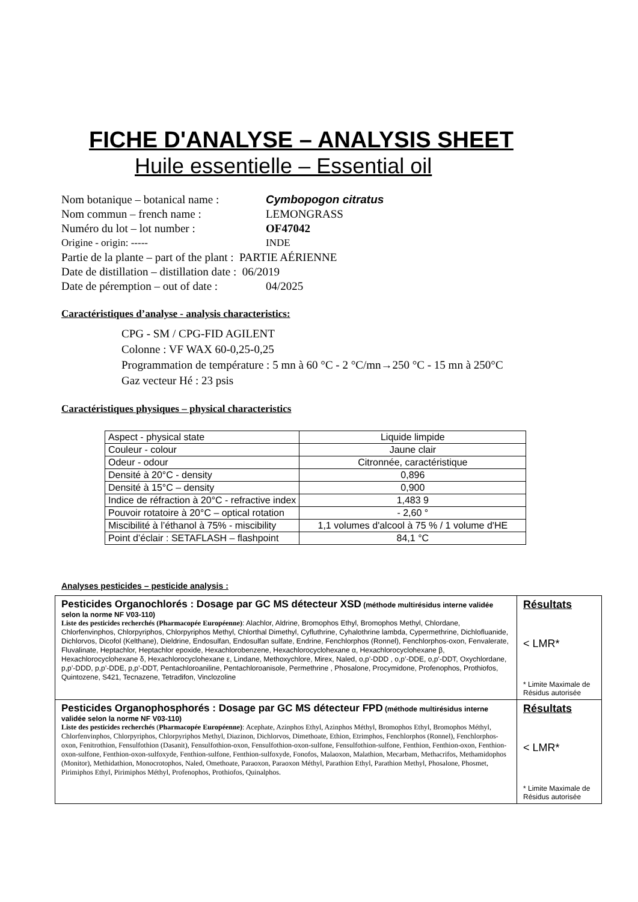FICHE D'ANALYSE – ANALYSIS SHEET
Huile essentielle – Essential oil
Nom botanique – botanical name : Cymbopogon citratus
Nom commun – french name : LEMONGRASS
Numéro du lot – lot number : OF47042
Origine - origin: ----- INDE
Partie de la plante – part of the plant : PARTIE AÉRIENNE
Date de distillation – distillation date : 06/2019
Date de péremption – out of date : 04/2025
Caractéristiques d’analyse - analysis characteristics:
CPG - SM / CPG-FID AGILENT
Colonne : VF WAX 60-0,25-0,25
Programmation de température : 5 mn à 60 °C - 2 °C/mn→250 °C - 15 mn à 250°C
Gaz vecteur Hé : 23 psis
Caractéristiques physiques – physical characteristics
| Aspect - physical state | Liquide limpide |
| Couleur - colour | Jaune clair |
| Odeur - odour | Citronnée, caractéristique |
| Densité à 20°C - density | 0,896 |
| Densité à 15°C – density | 0,900 |
| Indice de réfraction à 20°C - refractive index | 1,483 9 |
| Pouvoir rotatoire à 20°C – optical rotation | - 2,60 ° |
| Miscibilité à l’éthanol à 75% - miscibility | 1,1 volumes d'alcool à 75 % / 1 volume d'HE |
| Point d’éclair : SETAFLASH – flashpoint | 84,1 °C |
Analyses pesticides – pesticide analysis :
| Pesticides Organochlorés : Dosage par GC MS détecteur XSD (méthode multirésidus interne validée selon la norme NF V03-110) Liste des pesticides recherchés (Pharmacopée Européenne) : Alachlor, Aldrine, Bromophos Ethyl, Bromophos Methyl, Chlordane, Chlorfenvinphos, Chlorpyriphos, Chlorpyriphos Methyl, Chlorthal Dimethyl, Cyfluthrine, Cyhalothrine lambda, Cypermethrine, Dichlofluanide, Dichlorvos, Dicofol (Kelthane), Dieldrine, Endosulfan, Endosulfan sulfate, Endrine, Fenchlorphos (Ronnel), Fenchlorphos-oxon, Fenvalerate, Fluvalinate, Heptachlor, Heptachlor epoxide, Hexachlorobenzene, Hexachlorocyclohexane α, Hexachlorocyclohexane β, Hexachlorocyclohexane δ, Hexachlorocyclohexane ε, Lindane, Methoxychlore, Mirex, Naled, o,p’-DDD , o,p’-DDE, o,p’-DDT, Oxychlordane, p,p’-DDD, p,p’-DDE, p,p’-DDT, Pentachloroaniline, Pentachloroanisole, Permethrine , Phosalone, Procymidone, Profenophos, Prothiofos, Quintozene, S421, Tecnazene, Tetradifon, Vinclozoline | Résultats < LMR* * Limite Maximale de Résidus autorisée |
| Pesticides Organophosphorés : Dosage par GC MS détecteur FPD (méthode multirésidus interne validée selon la norme NF V03-110) Liste des pesticides recherchés ( Pharmacopée Européenne) : Acephate, Azinphos Ethyl, Azinphos Méthyl, Bromophos Ethyl, Bromophos Méthyl, Chlorfenvinphos, Chlorpyriphos, Chlorpyriphos Methyl, Diazinon, Dichlorvos, Dimethoate, Ethion, Etrimphos, Fenchlorphos (Ronnel), Fenchlorphos-oxon, Fenitrothion, Fensulfothion (Dasanit), Fensulfothion-oxon, Fensulfothion-oxon-sulfone, Fensulfothion-sulfone, Fenthion, Fenthion-oxon, Fenthion-oxon-sulfone, Fenthion-oxon-sulfoxyde, Fenthion-sulfone, Fenthion-sulfoxyde, Fonofos, Malaoxon, Malathion, Mecarbam, Methacrifos, Methamidophos (Monitor), Methidathion, Monocrotophos, Naled, Omethoate, Paraoxon, Paraoxon Méthyl, Parathion Ethyl, Parathion Methyl, Phosalone, Phosmet, Pirimiphos Ethyl, Pirimiphos Méthyl, Profenophos, Prothiofos, Quinalphos. | Résultats < LMR* * Limite Maximale de Résidus autorisée |